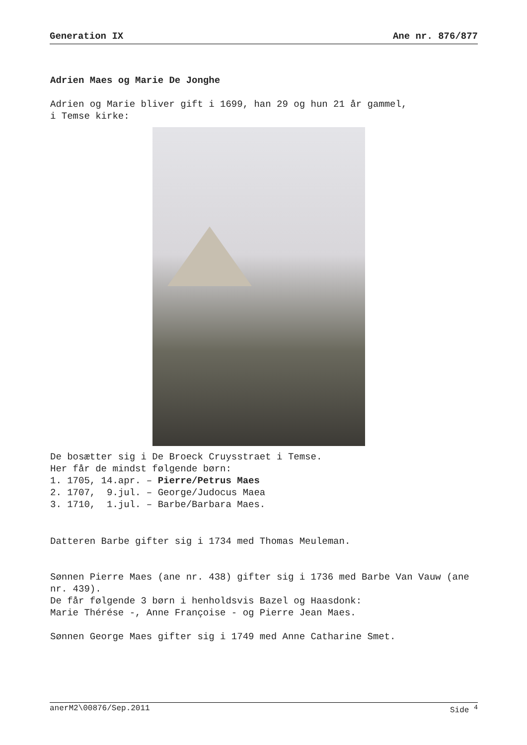Generation IX Ane nr. 876/877
Adrien Maes og Marie De Jonghe
Adrien og Marie bliver gift i 1699, han 29 og hun 21 år gammel,
i Temse kirke:
De bosætter sig i De Broeck Cruysstraet i Temse.
Her får de mindst følgende børn:
1. 1705, 14.apr. – Pierre/Petrus Maes
2. 1707, 9.jul. – George/Judocus Maea
3. 1710, 1.jul. – Barbe/Barbara Maes.
Datteren Barbe gifter sig i 1734 med Thomas Meuleman.
Sønnen Pierre Maes (ane nr. 438) gifter sig i 1736 med Barbe Van Vauw (ane nr. 439).
De får følgende 3 børn i henholdsvis Bazel og Haasdonk:
Marie Thérése -, Anne Françoise - og Pierre Jean Maes.
Sønnen George Maes gifter sig i 1749 med Anne Catharine Smet.
anerM2\00876/Sep.2011 Side <sup>4</sup>